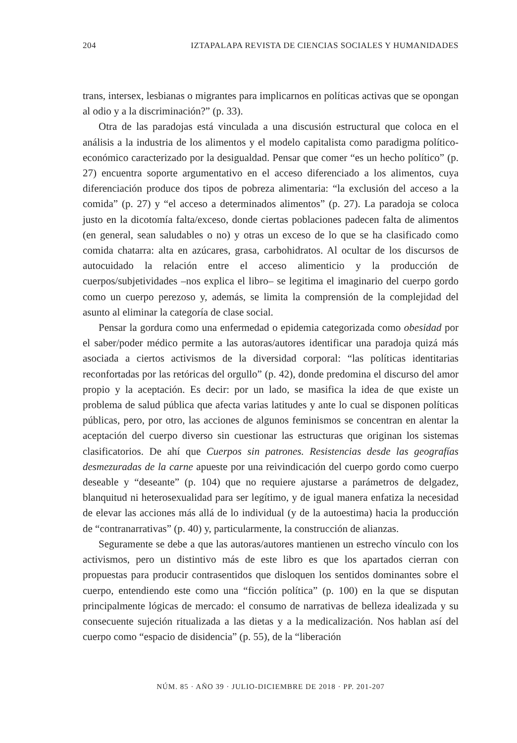204 IZTAPALAPA REVISTA DE CIENCIAS SOCIALES Y HUMANIDADES
trans, intersex, lesbianas o migrantes para implicarnos en políticas activas que se opongan al odio y a la discriminación?” (p. 33).
Otra de las paradojas está vinculada a una discusión estructural que coloca en el análisis a la industria de los alimentos y el modelo capitalista como paradigma político-económico caracterizado por la desigualdad. Pensar que comer “es un hecho político” (p. 27) encuentra soporte argumentativo en el acceso diferenciado a los alimentos, cuya diferenciación produce dos tipos de pobreza alimentaria: “la exclusión del acceso a la comida” (p. 27) y “el acceso a determinados alimentos” (p. 27). La paradoja se coloca justo en la dicotomía falta/exceso, donde ciertas poblaciones padecen falta de alimentos (en general, sean saludables o no) y otras un exceso de lo que se ha clasificado como comida chatarra: alta en azúcares, grasa, carbohidratos. Al ocultar de los discursos de autocuidado la relación entre el acceso alimenticio y la producción de cuerpos/subjetividades –nos explica el libro– se legitima el imaginario del cuerpo gordo como un cuerpo perezoso y, además, se limita la comprensión de la complejidad del asunto al eliminar la categoría de clase social.
Pensar la gordura como una enfermedad o epidemia categorizada como obesidad por el saber/poder médico permite a las autoras/autores identificar una paradoja quizá más asociada a ciertos activismos de la diversidad corporal: “las políticas identitarias reconfortadas por las retóricas del orgullo” (p. 42), donde predomina el discurso del amor propio y la aceptación. Es decir: por un lado, se masifica la idea de que existe un problema de salud pública que afecta varias latitudes y ante lo cual se disponen políticas públicas, pero, por otro, las acciones de algunos feminismos se concentran en alentar la aceptación del cuerpo diverso sin cuestionar las estructuras que originan los sistemas clasificatorios. De ahí que Cuerpos sin patrones. Resistencias desde las geografías desmezuradas de la carne apueste por una reivindicación del cuerpo gordo como cuerpo deseable y “deseante” (p. 104) que no requiere ajustarse a parámetros de delgadez, blanquitud ni heterosexualidad para ser legítimo, y de igual manera enfatiza la necesidad de elevar las acciones más allá de lo individual (y de la autoestima) hacia la producción de “contranarrativas” (p. 40) y, particularmente, la construcción de alianzas.
Seguramente se debe a que las autoras/autores mantienen un estrecho vínculo con los activismos, pero un distintivo más de este libro es que los apartados cierran con propuestas para producir contrasentidos que disloquen los sentidos dominantes sobre el cuerpo, entendiendo este como una “ficción política” (p. 100) en la que se disputan principalmente lógicas de mercado: el consumo de narrativas de belleza idealizada y su consecuente sujeción ritualizada a las dietas y a la medicalización. Nos hablan así del cuerpo como “espacio de disidencia” (p. 55), de la “liberación
NÚM. 85 · AÑO 39 · JULIO-DICIEMBRE DE 2018 · PP. 201-207